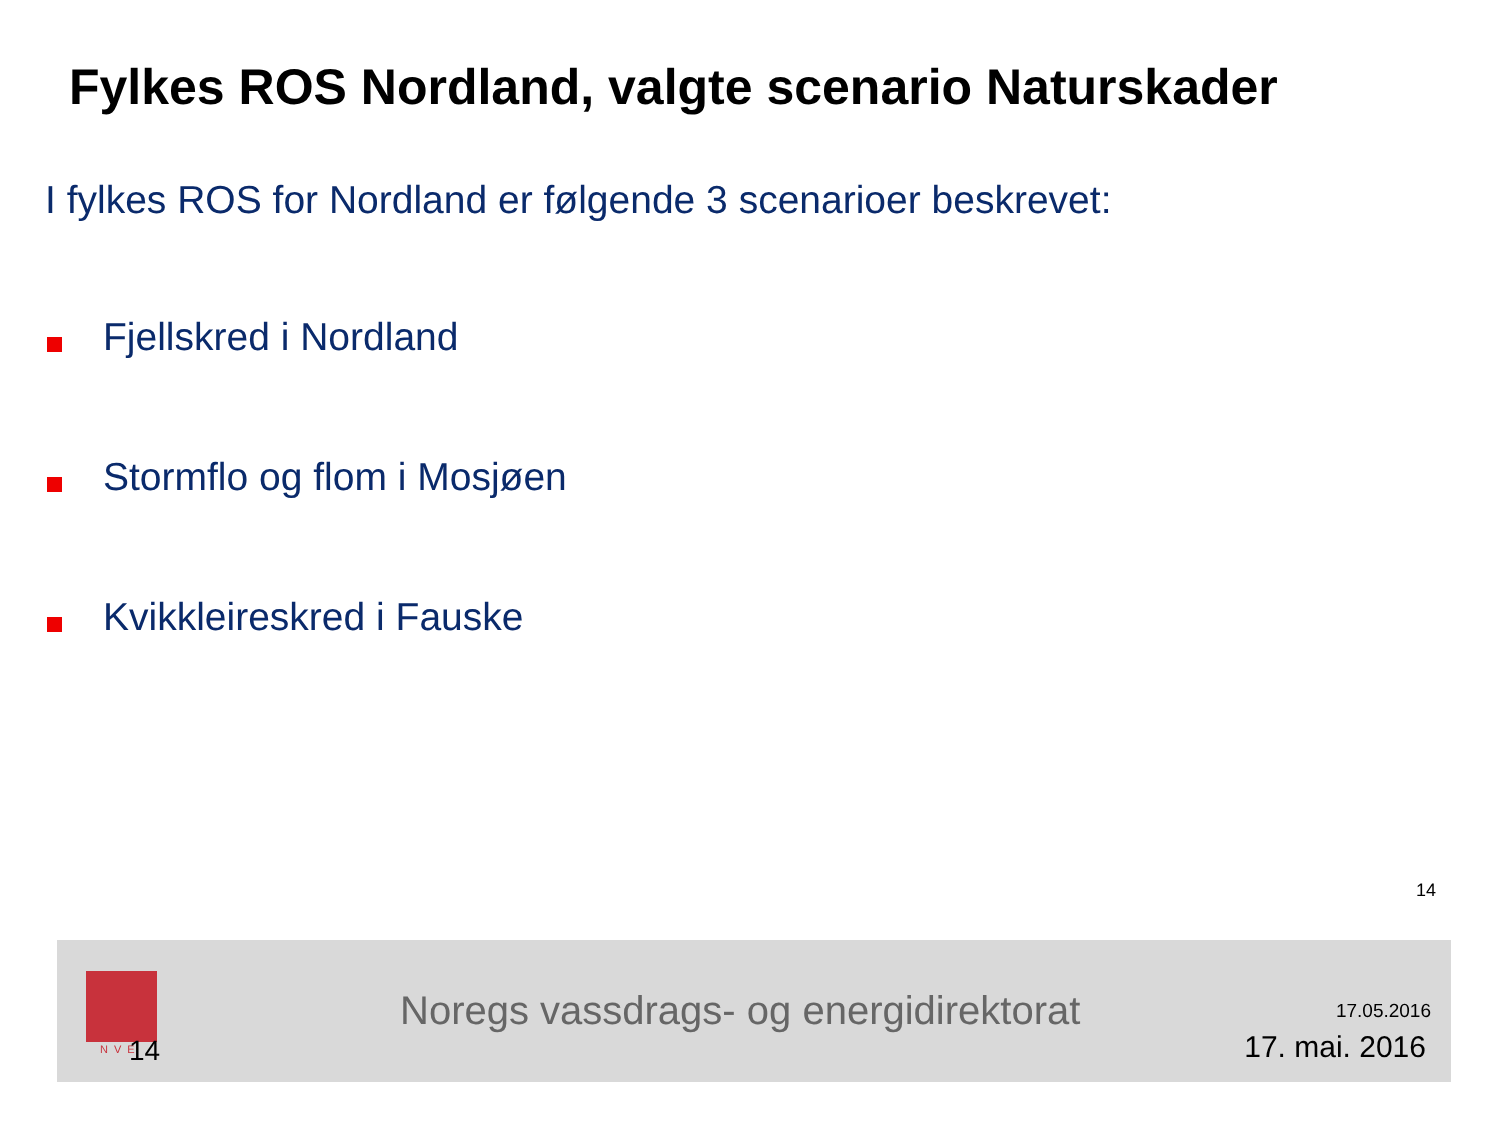Fylkes ROS Nordland, valgte scenario Naturskader
I fylkes ROS for Nordland er følgende 3 scenarioer beskrevet:
Fjellskred i Nordland
Stormflo og flom i Mosjøen
Kvikkleireskred i Fauske
14
NVE 14
Noregs vassdrags- og energidirektorat
17.05.2016
17. mai. 2016